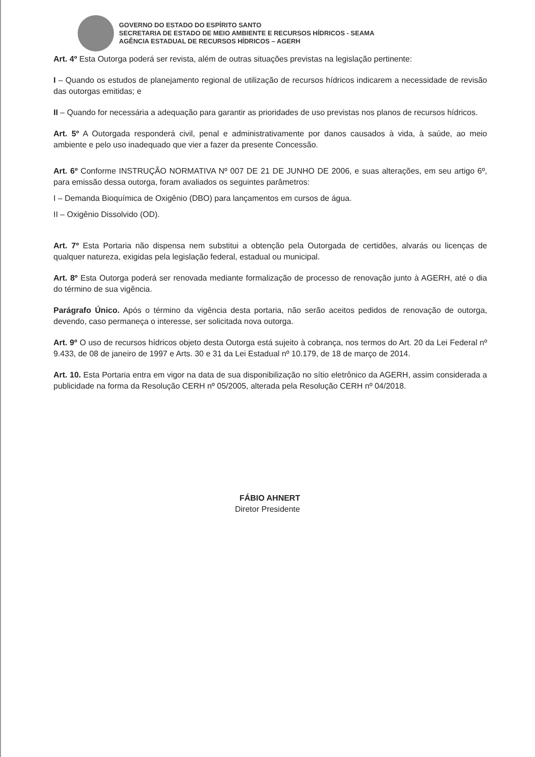GOVERNO DO ESTADO DO ESPÍRITO SANTO
SECRETARIA DE ESTADO DE MEIO AMBIENTE E RECURSOS HÍDRICOS - SEAMA
AGÊNCIA ESTADUAL DE RECURSOS HÍDRICOS – AGERH
Art. 4º Esta Outorga poderá ser revista, além de outras situações previstas na legislação pertinente:
I – Quando os estudos de planejamento regional de utilização de recursos hídricos indicarem a necessidade de revisão das outorgas emitidas; e
II – Quando for necessária a adequação para garantir as prioridades de uso previstas nos planos de recursos hídricos.
Art. 5º A Outorgada responderá civil, penal e administrativamente por danos causados à vida, à saúde, ao meio ambiente e pelo uso inadequado que vier a fazer da presente Concessão.
Art. 6º Conforme INSTRUÇÃO NORMATIVA Nº 007 DE 21 DE JUNHO DE 2006, e suas alterações, em seu artigo 6º, para emissão dessa outorga, foram avaliados os seguintes parâmetros:
I – Demanda Bioquímica de Oxigênio (DBO) para lançamentos em cursos de água.
II – Oxigênio Dissolvido (OD).
Art. 7º Esta Portaria não dispensa nem substitui a obtenção pela Outorgada de certidões, alvarás ou licenças de qualquer natureza, exigidas pela legislação federal, estadual ou municipal.
Art. 8º Esta Outorga poderá ser renovada mediante formalização de processo de renovação junto à AGERH, até o dia do término de sua vigência.
Parágrafo Único. Após o término da vigência desta portaria, não serão aceitos pedidos de renovação de outorga, devendo, caso permaneça o interesse, ser solicitada nova outorga.
Art. 9º O uso de recursos hídricos objeto desta Outorga está sujeito à cobrança, nos termos do Art. 20 da Lei Federal nº 9.433, de 08 de janeiro de 1997 e Arts. 30 e 31 da Lei Estadual nº 10.179, de 18 de março de 2014.
Art. 10. Esta Portaria entra em vigor na data de sua disponibilização no sítio eletrônico da AGERH, assim considerada a publicidade na forma da Resolução CERH nº 05/2005, alterada pela Resolução CERH nº 04/2018.
FÁBIO AHNERT
Diretor Presidente